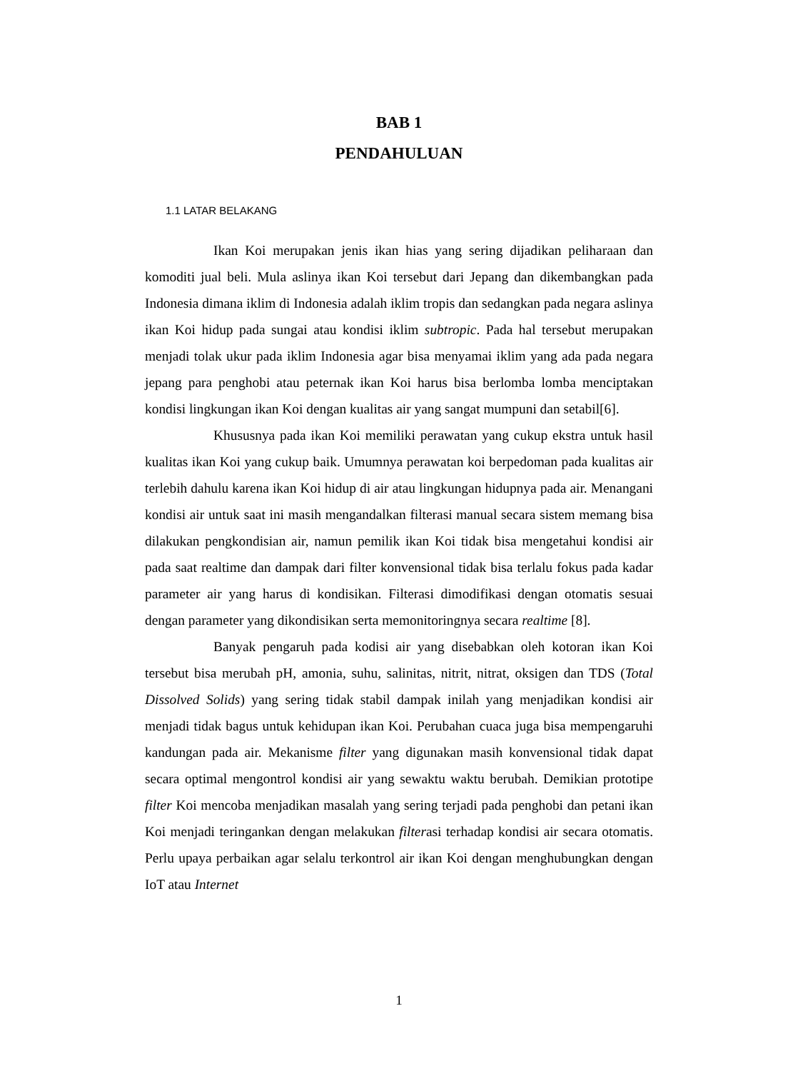BAB 1
PENDAHULUAN
1.1 LATAR BELAKANG
Ikan Koi merupakan jenis ikan hias yang sering dijadikan peliharaan dan komoditi jual beli. Mula aslinya ikan Koi tersebut dari Jepang dan dikembangkan pada Indonesia dimana iklim di Indonesia adalah iklim tropis dan sedangkan pada negara aslinya ikan Koi hidup pada sungai atau kondisi iklim subtropic. Pada hal tersebut merupakan menjadi tolak ukur pada iklim Indonesia agar bisa menyamai iklim yang ada pada negara jepang para penghobi atau peternak ikan Koi harus bisa berlomba lomba menciptakan kondisi lingkungan ikan Koi dengan kualitas air yang sangat mumpuni dan setabil[6].
Khususnya pada ikan Koi memiliki perawatan yang cukup ekstra untuk hasil kualitas ikan Koi yang cukup baik. Umumnya perawatan koi berpedoman pada kualitas air terlebih dahulu karena ikan Koi hidup di air atau lingkungan hidupnya pada air. Menangani kondisi air untuk saat ini masih mengandalkan filterasi manual secara sistem memang bisa dilakukan pengkondisian air, namun pemilik ikan Koi tidak bisa mengetahui kondisi air pada saat realtime dan dampak dari filter konvensional tidak bisa terlalu fokus pada kadar parameter air yang harus di kondisikan. Filterasi dimodifikasi dengan otomatis sesuai dengan parameter yang dikondisikan serta memonitoringnya secara realtime [8].
Banyak pengaruh pada kodisi air yang disebabkan oleh kotoran ikan Koi tersebut bisa merubah pH, amonia, suhu, salinitas, nitrit, nitrat, oksigen dan TDS (Total Dissolved Solids) yang sering tidak stabil dampak inilah yang menjadikan kondisi air menjadi tidak bagus untuk kehidupan ikan Koi. Perubahan cuaca juga bisa mempengaruhi kandungan pada air. Mekanisme filter yang digunakan masih konvensional tidak dapat secara optimal mengontrol kondisi air yang sewaktu waktu berubah. Demikian prototipe filter Koi mencoba menjadikan masalah yang sering terjadi pada penghobi dan petani ikan Koi menjadi teringankan dengan melakukan filterasi terhadap kondisi air secara otomatis. Perlu upaya perbaikan agar selalu terkontrol air ikan Koi dengan menghubungkan dengan IoT atau Internet
1